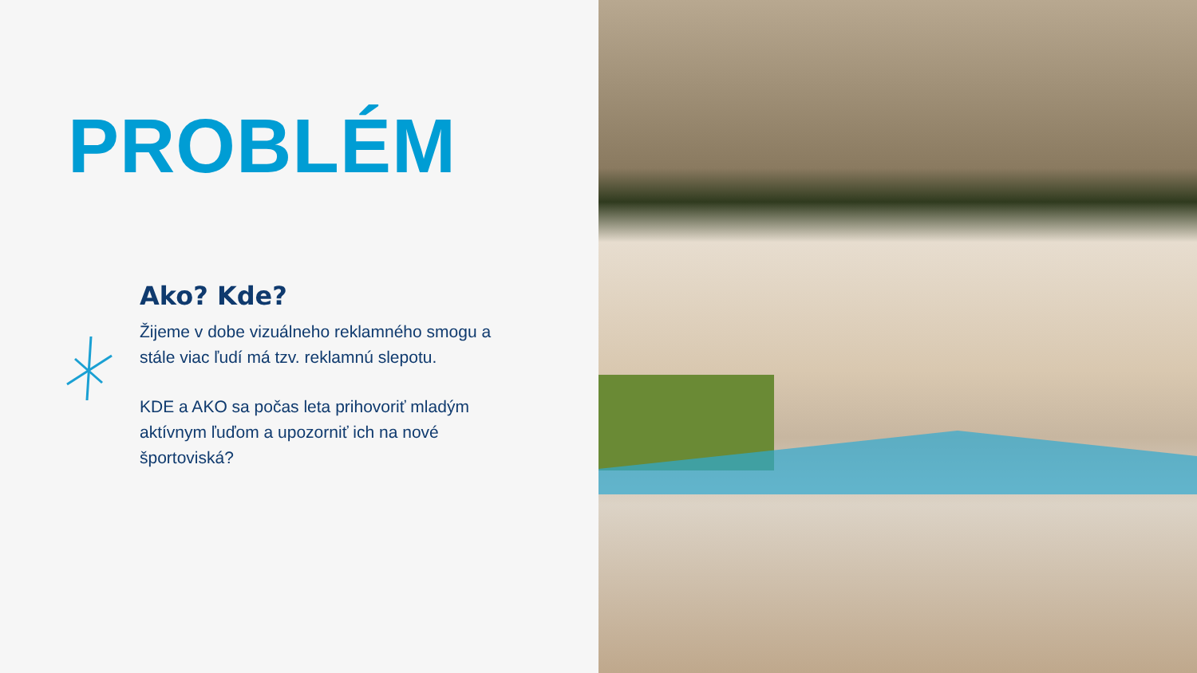PROBLÉM
Ako? Kde?
Žijeme v dobe vizuálneho reklamného smogu a stále viac ľudí má tzv. reklamnú slepotu.
KDE a AKO sa počas leta prihovoriť mladým aktívnym ľuďom a upozorniť ich na nové športoviská?